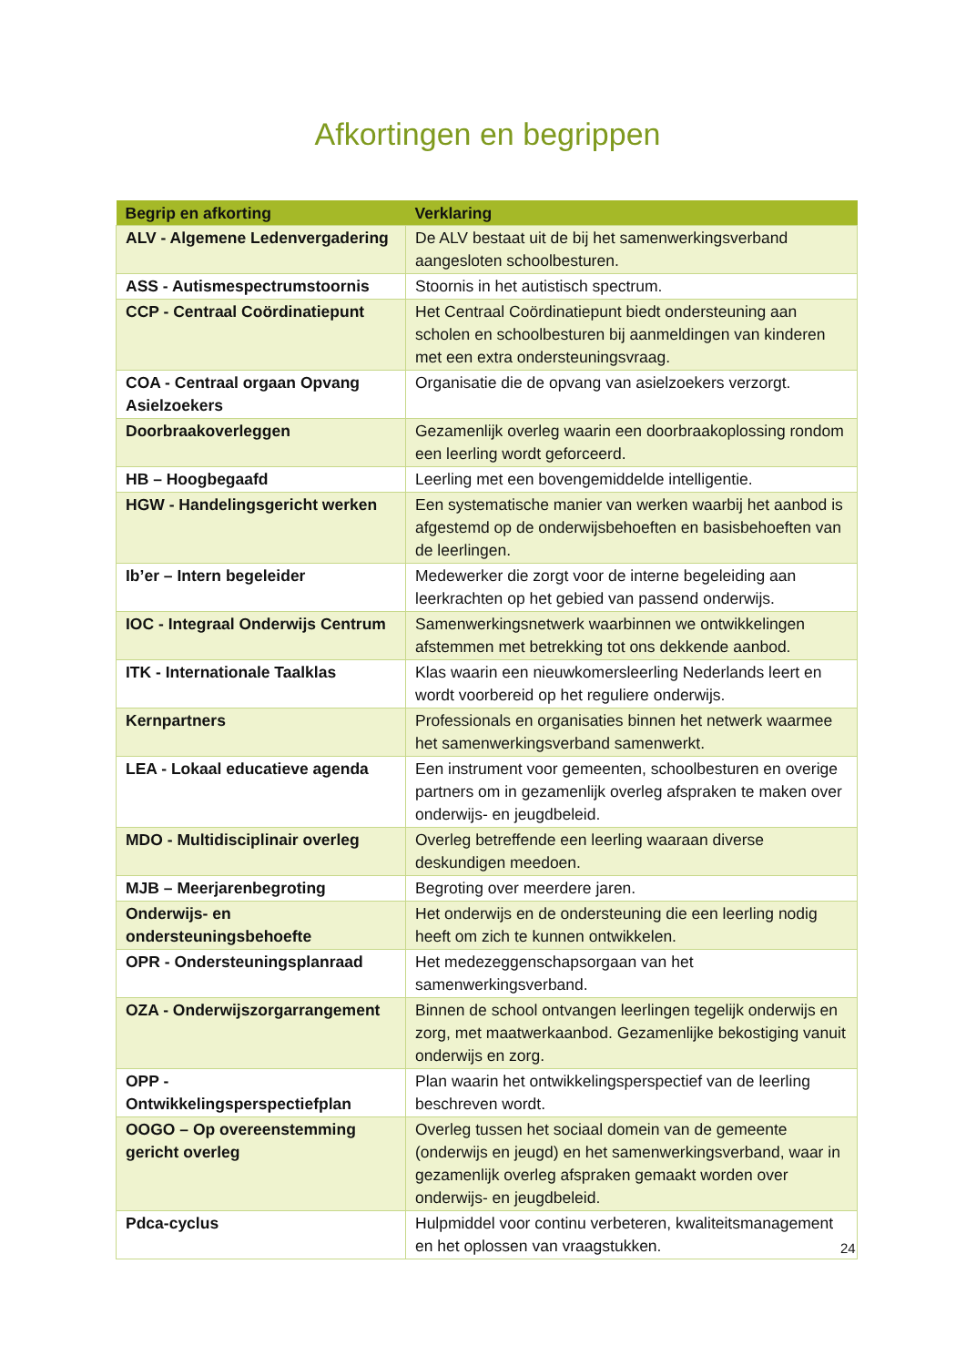Afkortingen en begrippen
| Begrip en afkorting | Verklaring |
| --- | --- |
| ALV - Algemene Ledenvergadering | De ALV bestaat uit de bij het samenwerkingsverband aangesloten schoolbesturen. |
| ASS - Autismespectrumstoornis | Stoornis in het autistisch spectrum. |
| CCP - Centraal Coördinatiepunt | Het Centraal Coördinatiepunt biedt ondersteuning aan scholen en schoolbesturen bij aanmeldingen van kinderen met een extra ondersteuningsvraag. |
| COA - Centraal orgaan Opvang Asielzoekers | Organisatie die de opvang van asielzoekers verzorgt. |
| Doorbraakoverleggen | Gezamenlijk overleg waarin een doorbraakoplossing rondom een leerling wordt geforceerd. |
| HB – Hoogbegaafd | Leerling met een bovengemiddelde intelligentie. |
| HGW - Handelingsgericht werken | Een systematische manier van werken waarbij het aanbod is afgestemd op de onderwijsbehoeften en basisbehoeften van de leerlingen. |
| Ib’er – Intern begeleider | Medewerker die zorgt voor de interne begeleiding aan leerkrachten op het gebied van passend onderwijs. |
| IOC - Integraal Onderwijs Centrum | Samenwerkingsnetwerk waarbinnen we ontwikkelingen afstemmen met betrekking tot ons dekkende aanbod. |
| ITK - Internationale Taalklas | Klas waarin een nieuwkomersleerling Nederlands leert en wordt voorbereid op het reguliere onderwijs. |
| Kernpartners | Professionals en organisaties binnen het netwerk waarmee het samenwerkingsverband samenwerkt. |
| LEA - Lokaal educatieve agenda | Een instrument voor gemeenten, schoolbesturen en overige partners om in gezamenlijk overleg afspraken te maken over onderwijs- en jeugdbeleid. |
| MDO - Multidisciplinair overleg | Overleg betreffende een leerling waaraan diverse deskundigen meedoen. |
| MJB – Meerjarenbegroting | Begroting over meerdere jaren. |
| Onderwijs- en ondersteuningsbehoefte | Het onderwijs en de ondersteuning die een leerling nodig heeft om zich te kunnen ontwikkelen. |
| OPR - Ondersteuningsplanraad | Het medezeggenschapsorgaan van het samenwerkingsverband. |
| OZA - Onderwijszorgarrangement | Binnen de school ontvangen leerlingen tegelijk onderwijs en zorg, met maatwerkaanbod. Gezamenlijke bekostiging vanuit onderwijs en zorg. |
| OPP - Ontwikkelingsperspectiefplan | Plan waarin het ontwikkelingsperspectief van de leerling beschreven wordt. |
| OOGO – Op overeenstemming gericht overleg | Overleg tussen het sociaal domein van de gemeente (onderwijs en jeugd) en het samenwerkingsverband, waar in gezamenlijk overleg afspraken gemaakt worden over onderwijs- en jeugdbeleid. |
| Pdca-cyclus | Hulpmiddel voor continu verbeteren, kwaliteitsmanagement en het oplossen van vraagstukken. |
24